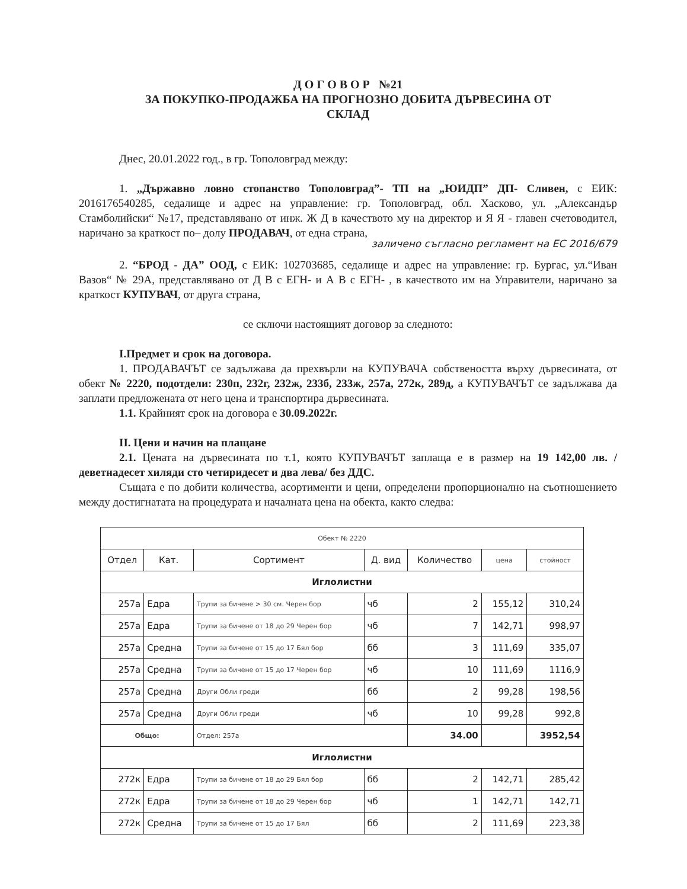Д О Г О В О Р №21
ЗА ПОКУПКО-ПРОДАЖБА НА ПРОГНОЗНО ДОБИТА ДЪРВЕСИНА ОТ
СКЛАД
Днес, 20.01.2022 год., в гр. Тополовград между:
1. „Държавно ловно стопанство Тополовград”- ТП на „ЮИДП” ДП- Сливен, с ЕИК: 2016176540285, седалище и адрес на управление: гр. Тополовград, обл. Хасково, ул. „Александър Стамболийски“ №17, представлявано от инж. Ж Д в качеството му на директор и Я Я - главен счетоводител, наричано за краткост по– долу ПРОДАВАЧ, от една страна,
заличено съгласно регламент на ЕС 2016/679
2. “БРОД - ДА” ООД, с ЕИК: 102703685, седалище и адрес на управление: гр. Бургас, ул.“Иван Вазов“ № 29А, представлявано от Д В с ЕГН- и А В с ЕГН- , в качеството им на Управители, наричано за краткост КУПУВАЧ, от друга страна,
се сключи настоящият договор за следното:
I.Предмет и срок на договора.
1. ПРОДАВАЧЪТ се задължава да прехвърли на КУПУВАЧА собствеността върху дървесината, от обект № 2220, подотдели: 230п, 232г, 232ж, 233б, 233ж, 257а, 272к, 289д, а КУПУВАЧЪТ се задължава да заплати предложената от него цена и транспортира дървесината.
1.1. Крайният срок на договора е 30.09.2022г.
II. Цени и начин на плащане
2.1. Цената на дървесината по т.1, която КУПУВАЧЪТ заплаща е в размер на 19 142,00 лв. /деветнадесет хиляди сто четиридесет и два лева/ без ДДС.
Същата е по добити количества, асортименти и цени, определени пропорционално на съотношението между достигнатата на процедурата и началната цена на обекта, както следва:
| Обект № 2220 | | | | | | |
| Отдел | Кат. | Сортимент | Д. вид | Количество | цена | стойност |
| Иглолистни | | | | | | |
| 257а | Едра | Трупи за бичене > 30 см. Черен бор | чб | 2 | 155,12 | 310,24 |
| 257а | Едра | Трупи за бичене от 18 до 29 Черен бор | чб | 7 | 142,71 | 998,97 |
| 257а | Средна | Трупи за бичене от 15 до 17 Бял бор | бб | 3 | 111,69 | 335,07 |
| 257а | Средна | Трупи за бичене от 15 до 17 Черен бор | чб | 10 | 111,69 | 1116,9 |
| 257а | Средна | Други Обли греди | бб | 2 | 99,28 | 198,56 |
| 257а | Средна | Други Обли греди | чб | 10 | 99,28 | 992,8 |
| Общо: | | Отдел: 257а | | 34.00 | | 3952,54 |
| Иглолистни | | | | | | |
| 272к | Едра | Трупи за бичене от 18 до 29 Бял бор | бб | 2 | 142,71 | 285,42 |
| 272к | Едра | Трупи за бичене от 18 до 29 Черен бор | чб | 1 | 142,71 | 142,71 |
| 272к | Средна | Трупи за бичене от 15 до 17 Бял | бб | 2 | 111,69 | 223,38 |